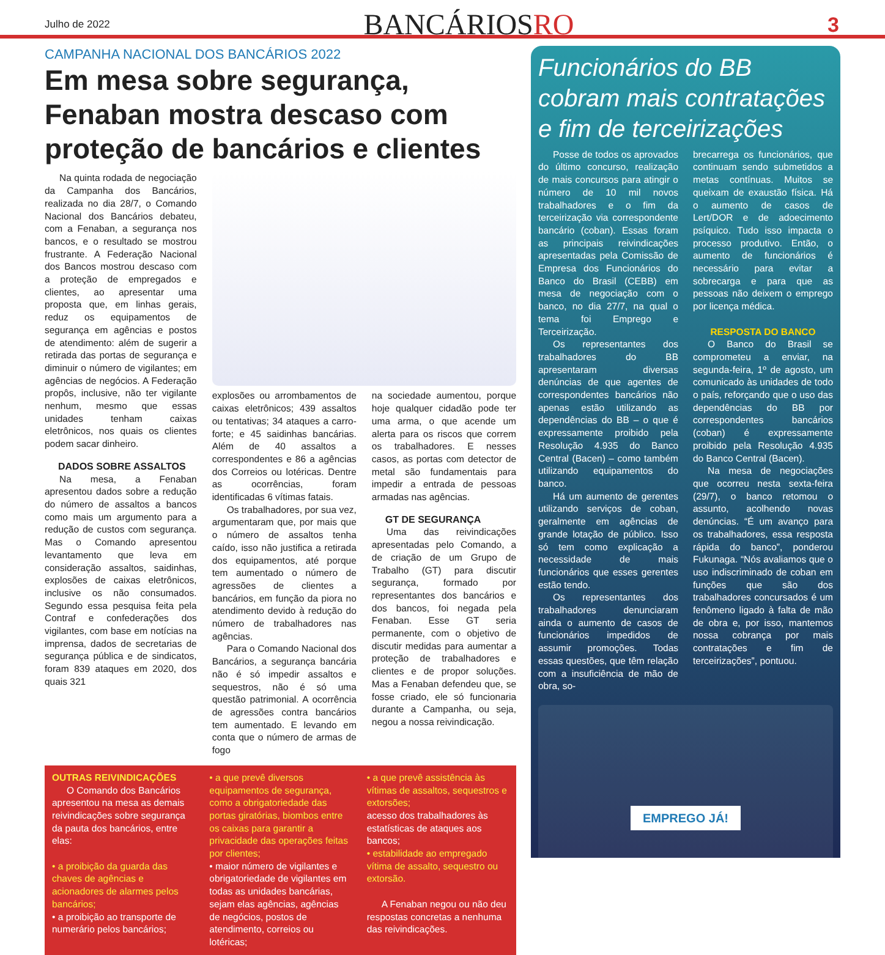Julho de 2022
BANCÁRIOSRO
3
CAMPANHA NACIONAL DOS BANCÁRIOS 2022
Em mesa sobre segurança, Fenaban mostra descaso com proteção de bancários e clientes
Na quinta rodada de negociação da Campanha dos Bancários, realizada no dia 28/7, o Comando Nacional dos Bancários debateu, com a Fenaban, a segurança nos bancos, e o resultado se mostrou frustrante. A Federação Nacional dos Bancos mostrou descaso com a proteção de empregados e clientes, ao apresentar uma proposta que, em linhas gerais, reduz os equipamentos de segurança em agências e postos de atendimento: além de sugerir a retirada das portas de segurança e diminuir o número de vigilantes; em agências de negócios. A Federação propôs, inclusive, não ter vigilante nenhum, mesmo que essas unidades tenham caixas eletrônicos, nos quais os clientes podem sacar dinheiro.
DADOS SOBRE ASSALTOS
Na mesa, a Fenaban apresentou dados sobre a redução do número de assaltos a bancos como mais um argumento para a redução de custos com segurança. Mas o Comando apresentou levantamento que leva em consideração assaltos, saidinhas, explosões de caixas eletrônicos, inclusive os não consumados. Segundo essa pesquisa feita pela Contraf e confederações dos vigilantes, com base em notícias na imprensa, dados de secretarias de segurança pública e de sindicatos, foram 839 ataques em 2020, dos quais 321
explosões ou arrombamentos de caixas eletrônicos; 439 assaltos ou tentativas; 34 ataques a carro-forte; e 45 saidinhas bancárias. Além de 40 assaltos a correspondentes e 86 a agências dos Correios ou lotéricas. Dentre as ocorrências, foram identificadas 6 vítimas fatais.
Os trabalhadores, por sua vez, argumentaram que, por mais que o número de assaltos tenha caído, isso não justifica a retirada dos equipamentos, até porque tem aumentado o número de agressões de clientes a bancários, em função da piora no atendimento devido à redução do número de trabalhadores nas agências.
Para o Comando Nacional dos Bancários, a segurança bancária não é só impedir assaltos e sequestros, não é só uma questão patrimonial. A ocorrência de agressões contra bancários tem aumentado. E levando em conta que o número de armas de fogo
na sociedade aumentou, porque hoje qualquer cidadão pode ter uma arma, o que acende um alerta para os riscos que correm os trabalhadores. E nesses casos, as portas com detector de metal são fundamentais para impedir a entrada de pessoas armadas nas agências.
GT DE SEGURANÇA
Uma das reivindicações apresentadas pelo Comando, a de criação de um Grupo de Trabalho (GT) para discutir segurança, formado por representantes dos bancários e dos bancos, foi negada pela Fenaban. Esse GT seria permanente, com o objetivo de discutir medidas para aumentar a proteção de trabalhadores e clientes e de propor soluções. Mas a Fenaban defendeu que, se fosse criado, ele só funcionaria durante a Campanha, ou seja, negou a nossa reivindicação.
OUTRAS REIVINDICAÇÕES
O Comando dos Bancários apresentou na mesa as demais reivindicações sobre segurança da pauta dos bancários, entre elas:
• a proibição da guarda das chaves de agências e acionadores de alarmes pelos bancários;
• a proibição ao transporte de numerário pelos bancários;
• a que prevê diversos equipamentos de segurança, como a obrigatoriedade das portas giratórias, biombos entre os caixas para garantir a privacidade das operações feitas por clientes;
• maior número de vigilantes e obrigatoriedade de vigilantes em todas as unidades bancárias, sejam elas agências, agências de negócios, postos de atendimento, correios ou lotéricas;
• a que prevê assistência às vítimas de assaltos, sequestros e extorsões;
acesso dos trabalhadores às estatísticas de ataques aos bancos;
• estabilidade ao empregado vítima de assalto, sequestro ou extorsão.
A Fenaban negou ou não deu respostas concretas a nenhuma das reivindicações.
Funcionários do BB cobram mais contratações e fim de terceirizações
Posse de todos os aprovados do último concurso, realização de mais concursos para atingir o número de 10 mil novos trabalhadores e o fim da terceirização via correspondente bancário (coban). Essas foram as principais reivindicações apresentadas pela Comissão de Empresa dos Funcionários do Banco do Brasil (CEBB) em mesa de negociação com o banco, no dia 27/7, na qual o tema foi Emprego e Terceirização.
Os representantes dos trabalhadores do BB apresentaram diversas denúncias de que agentes de correspondentes bancários não apenas estão utilizando as dependências do BB – o que é expressamente proibido pela Resolução 4.935 do Banco Central (Bacen) – como também utilizando equipamentos do banco.
Há um aumento de gerentes utilizando serviços de coban, geralmente em agências de grande lotação de público. Isso só tem como explicação a necessidade de mais funcionários que esses gerentes estão tendo.
Os representantes dos trabalhadores denunciaram ainda o aumento de casos de funcionários impedidos de assumir promoções. Todas essas questões, que têm relação com a insuficiência de mão de obra, so-
brecarrega os funcionários, que continuam sendo submetidos a metas contínuas. Muitos se queixam de exaustão física. Há o aumento de casos de Lert/DOR e de adoecimento psíquico. Tudo isso impacta o processo produtivo. Então, o aumento de funcionários é necessário para evitar a sobrecarga e para que as pessoas não deixem o emprego por licença médica.
RESPOSTA DO BANCO
O Banco do Brasil se comprometeu a enviar, na segunda-feira, 1º de agosto, um comunicado às unidades de todo o país, reforçando que o uso das dependências do BB por correspondentes bancários (coban) é expressamente proibido pela Resolução 4.935 do Banco Central (Bacen).
Na mesa de negociações que ocorreu nesta sexta-feira (29/7), o banco retomou o assunto, acolhendo novas denúncias. “É um avanço para os trabalhadores, essa resposta rápida do banco”, ponderou Fukunaga. “Nós avaliamos que o uso indiscriminado de coban em funções que são dos trabalhadores concursados é um fenômeno ligado à falta de mão de obra e, por isso, mantemos nossa cobrança por mais contratações e fim de terceirizações”, pontuou.
EMPREGO JÁ!